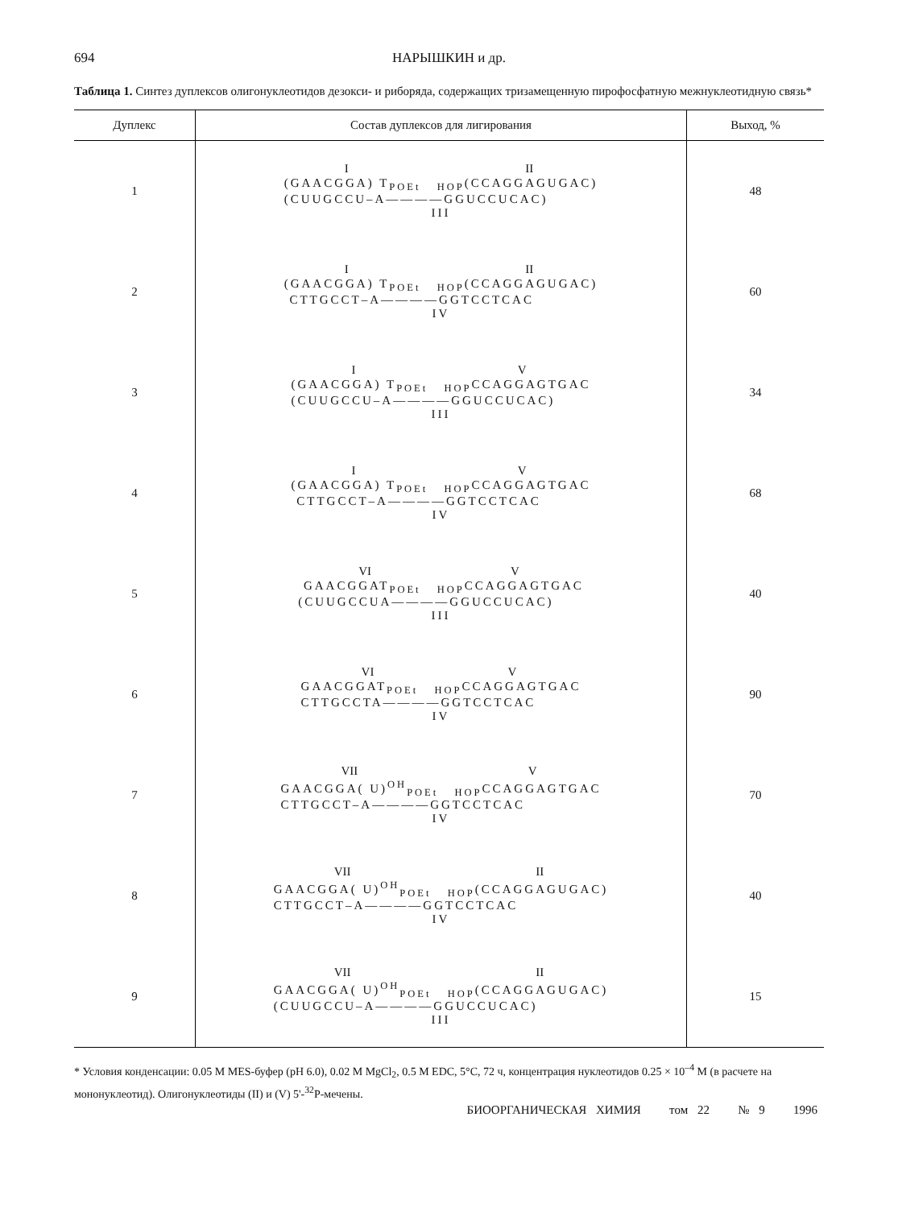694 НАРЫШКИН и др.
Таблица 1. Синтез дуплексов олигонуклеотидов дезокси- и рибoряда, содержащих тризамещенную пирофосфатную межнуклеотидную связь*
| Дуплекс | Состав дуплексов для лигирования | Выход, % |
| --- | --- | --- |
| 1 | I II (GAACGGA) T<sub>POEt</sub> <sub>HOP</sub>(CCAGGAGUGAC) (CUUGCCU–A————GGUCCUCAC) III | 48 |
| 2 | I II (GAACGGA) T<sub>POEt</sub> <sub>HOP</sub>(CCAGGAGUGAC) CTTGCCT–A————GGTCCTCAC IV | 60 |
| 3 | I V (GAACGGA) T<sub>POEt</sub> <sub>HOP</sub>CCAGGAGTGAC (CUUGCCU–A————GGUCCUCAC) III | 34 |
| 4 | I V (GAACGGA) T<sub>POEt</sub> <sub>HOP</sub>CCAGGAGTGAC CTTGCCT–A————GGTCCTCAC IV | 68 |
| 5 | VI V GAACGGAT<sub>POEt</sub> <sub>HOP</sub>CCAGGAGTGAC (CUUGCCUA————GGUCCUCAC) III | 40 |
| 6 | VI V GAACGGAT<sub>POEt</sub> <sub>HOP</sub>CCAGGAGTGAC CTTGCCTA————GGTCCTCAC IV | 90 |
| 7 | VII V GAACGGA( U)<sup>OH</sup><sub>POEt</sub> <sub>HOP</sub>CCAGGAGTGAC CTTGCCT–A————GGTCCTCAC IV | 70 |
| 8 | VII II GAACGGA( U)<sup>OH</sup><sub>POEt</sub> <sub>HOP</sub>(CCAGGAGUGAC) CTTGCCT–A————GGTCCTCAC IV | 40 |
| 9 | VII II GAACGGA( U)<sup>OH</sup><sub>POEt</sub> <sub>HOP</sub>(CCAGGAGUGAC) (CUUGCCU–A————GGUCCUCAC) III | 15 |
* Условия конденсации: 0.05 M MES-буфер (pH 6.0), 0.02 M MgCl<sub>2</sub>, 0.5 M EDC, 5°C, 72 ч, концентрация нуклеотидов 0.25 × 10<sup>–4</sup> M (в расчете на мононуклеотид). Олигонуклеотиды (II) и (V) 5'-<sup>32</sup>P-мечены.
БИООРГАНИЧЕСКАЯ ХИМИЯ том 22 № 9 1996